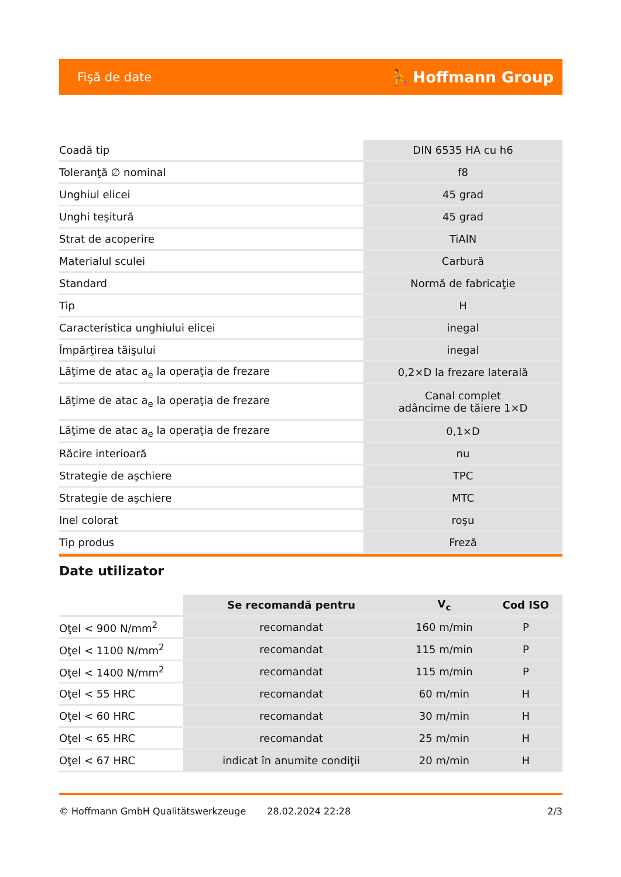Fişă de date ⛹ Hoffmann Group
| Coadă tip | DIN 6535 HA cu h6 |
| Toleranţă ∅ nominal | f8 |
| Unghiul elicei | 45 grad |
| Unghi teşitură | 45 grad |
| Strat de acoperire | TiAlN |
| Materialul sculei | Carbură |
| Standard | Normă de fabricaţie |
| Tip | H |
| Caracteristica unghiului elicei | inegal |
| Împărţirea tăişului | inegal |
| Lăţime de atac a<sub>e</sub> la operaţia de frezare | 0,2×D la frezare laterală |
| Lăţime de atac a<sub>e</sub> la operaţia de frezare | Canal complet adâncime de tăiere 1×D |
| Lăţime de atac a<sub>e</sub> la operaţia de frezare | 0,1×D |
| Răcire interioară | nu |
| Strategie de aşchiere | TPC |
| Strategie de aşchiere | MTC |
| Inel colorat | roşu |
| Tip produs | Freză |
Date utilizator
| | Se recomandă pentru | V<sub>c</sub> | Cod ISO |
| --- | --- | --- | --- |
| Oţel < 900 N/mm<sup>2</sup> | recomandat | 160 m/min | P |
| Oţel < 1100 N/mm<sup>2</sup> | recomandat | 115 m/min | P |
| Oţel < 1400 N/mm<sup>2</sup> | recomandat | 115 m/min | P |
| Oţel < 55 HRC | recomandat | 60 m/min | H |
| Oţel < 60 HRC | recomandat | 30 m/min | H |
| Oţel < 65 HRC | recomandat | 25 m/min | H |
| Oţel < 67 HRC | indicat în anumite condiţii | 20 m/min | H |
© Hoffmann GmbH Qualitätswerkzeuge 28.02.2024 22:28 2/3